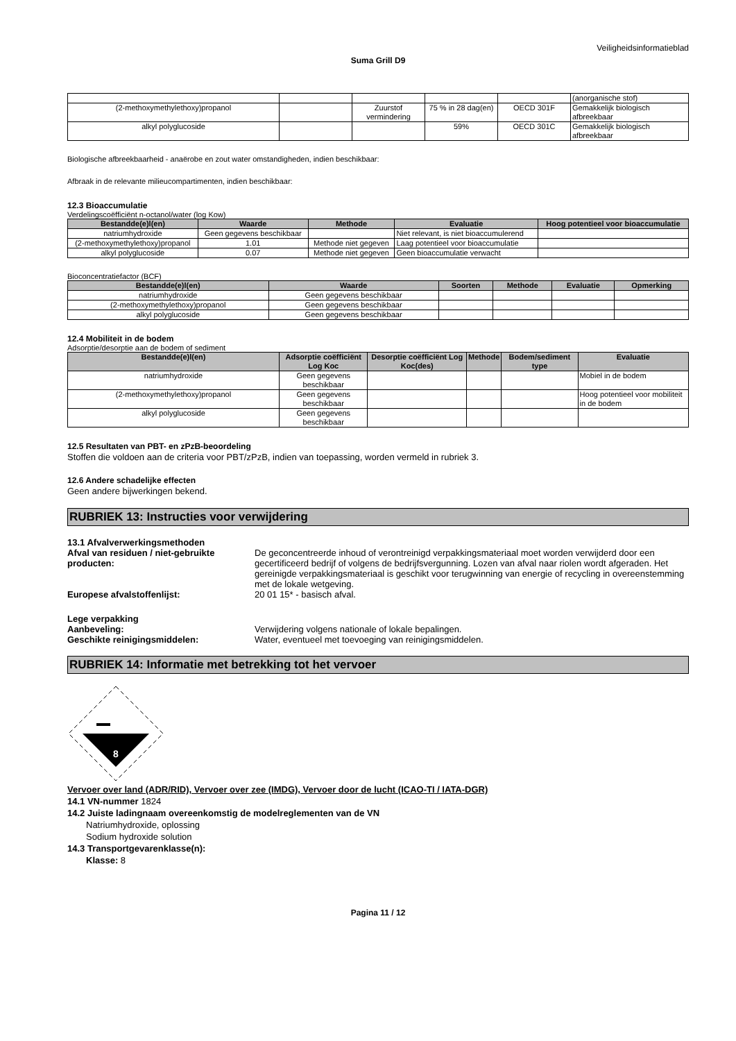Veiligheidsinformatieblad
Suma Grill D9
| | | | | | (anorganische stof) |
| (2-methoxymethylethoxy)propanol | | Zuurstof vermindering | 75 % in 28 dag(en) | OECD 301F | Gemakkelijk biologisch afbreekbaar |
| alkyl polyglucoside | | | 59% | OECD 301C | Gemakkelijk biologisch afbreekbaar |
Biologische afbreekbaarheid - anaërobe en zout water omstandigheden, indien beschikbaar:
Afbraak in de relevante milieucompartimenten, indien beschikbaar:
12.3 Bioaccumulatie
Verdelingscoëfficiënt n-octanol/water (log Kow)
| Bestandde(e)l(en) | Waarde | Methode | Evaluatie | Hoog potentieel voor bioaccumulatie |
| --- | --- | --- | --- | --- |
| natriumhydroxide | Geen gegevens beschikbaar | | Niet relevant, is niet bioaccumulerend | |
| (2-methoxymethylethoxy)propanol | 1.01 | Methode niet gegeven | Laag potentieel voor bioaccumulatie | |
| alkyl polyglucoside | 0.07 | Methode niet gegeven | Geen bioaccumulatie verwacht | |
Bioconcentratiefactor (BCF)
| Bestandde(e)l(en) | Waarde | Soorten | Methode | Evaluatie | Opmerking |
| --- | --- | --- | --- | --- | --- |
| natriumhydroxide | Geen gegevens beschikbaar | | | | |
| (2-methoxymethylethoxy)propanol | Geen gegevens beschikbaar | | | | |
| alkyl polyglucoside | Geen gegevens beschikbaar | | | | |
12.4 Mobiliteit in de bodem
Adsorptie/desorptie aan de bodem of sediment
| Bestandde(e)l(en) | Adsorptie coëfficiënt Log Koc | Desorptie coëfficiënt Log Koc(des) | Methode | Bodem/sediment type | Evaluatie |
| --- | --- | --- | --- | --- | --- |
| natriumhydroxide | Geen gegevens beschikbaar | | | | Mobiel in de bodem |
| (2-methoxymethylethoxy)propanol | Geen gegevens beschikbaar | | | | Hoog potentieel voor mobiliteit in de bodem |
| alkyl polyglucoside | Geen gegevens beschikbaar | | | | |
12.5 Resultaten van PBT- en zPzB-beoordeling
Stoffen die voldoen aan de criteria voor PBT/zPzB, indien van toepassing, worden vermeld in rubriek 3.
12.6 Andere schadelijke effecten
Geen andere bijwerkingen bekend.
RUBRIEK 13: Instructies voor verwijdering
13.1 Afvalverwerkingsmethoden
Afval van residuen / niet-gebruikte producten:
De geconcentreerde inhoud of verontreinigd verpakkingsmateriaal moet worden verwijderd door een gecertificeerd bedrijf of volgens de bedrijfsvergunning. Lozen van afval naar riolen wordt afgeraden. Het gereinigde verpakkingsmateriaal is geschikt voor terugwinning van energie of recycling in overeenstemming met de lokale wetgeving.
Europese afvalstoffenlijst:
20 01 15* - basisch afval.
Lege verpakking
Aanbeveling:
Geschikte reinigingsmiddelen:
Verwijdering volgens nationale of lokale bepalingen.
Water, eventueel met toevoeging van reinigingsmiddelen.
RUBRIEK 14: Informatie met betrekking tot het vervoer
8
Vervoer over land (ADR/RID), Vervoer over zee (IMDG), Vervoer door de lucht (ICAO-TI / IATA-DGR)
14.1 VN-nummer 1824
14.2 Juiste ladingnaam overeenkomstig de modelreglementen van de VN
Natriumhydroxide, oplossing
Sodium hydroxide solution
14.3 Transportgevarenklasse(n):
Klasse: 8
Pagina 11 / 12